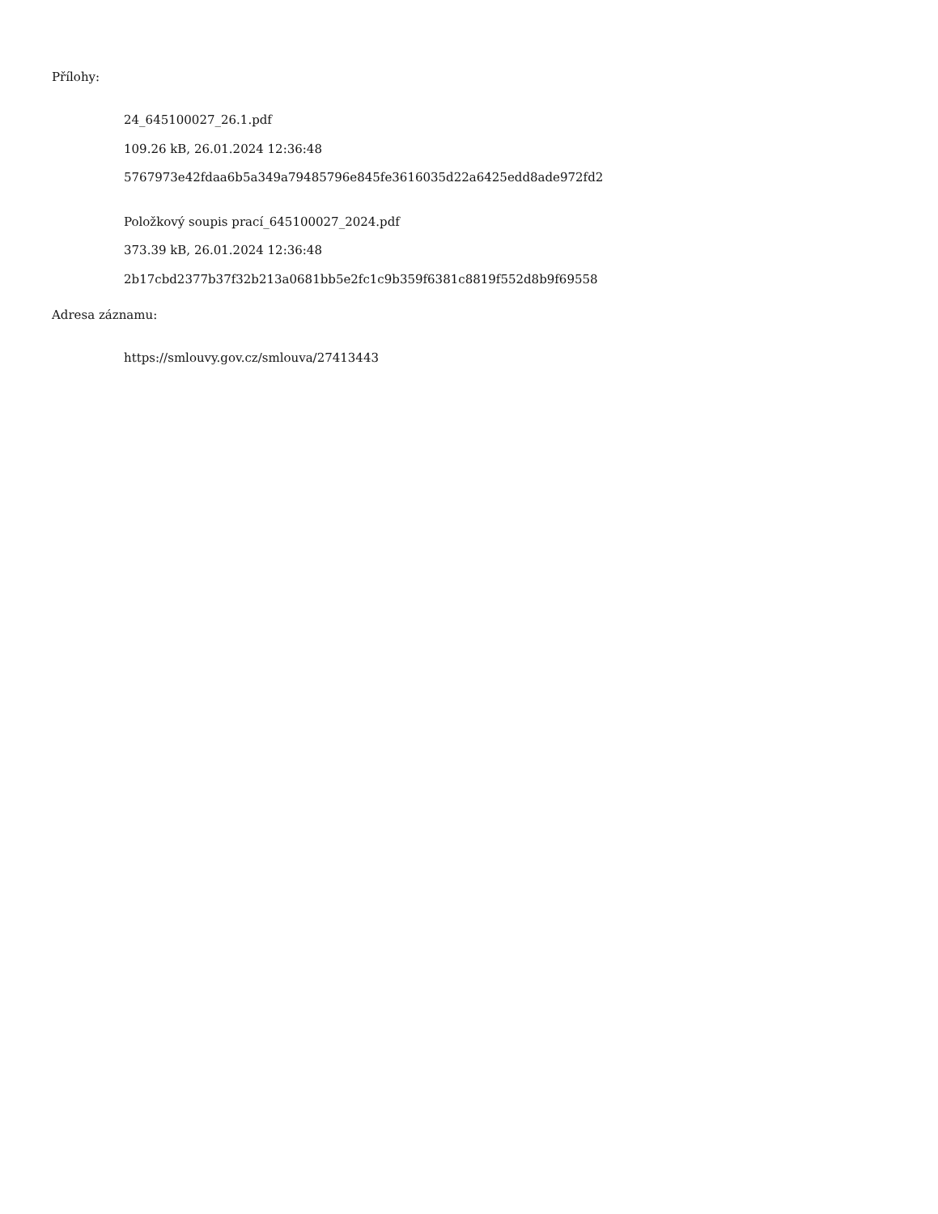Přílohy:
24_645100027_26.1.pdf
109.26 kB, 26.01.2024 12:36:48
5767973e42fdaa6b5a349a79485796e845fe3616035d22a6425edd8ade972fd2
Položkový soupis prací_645100027_2024.pdf
373.39 kB, 26.01.2024 12:36:48
2b17cbd2377b37f32b213a0681bb5e2fc1c9b359f6381c8819f552d8b9f69558
Adresa záznamu:
https://smlouvy.gov.cz/smlouva/27413443